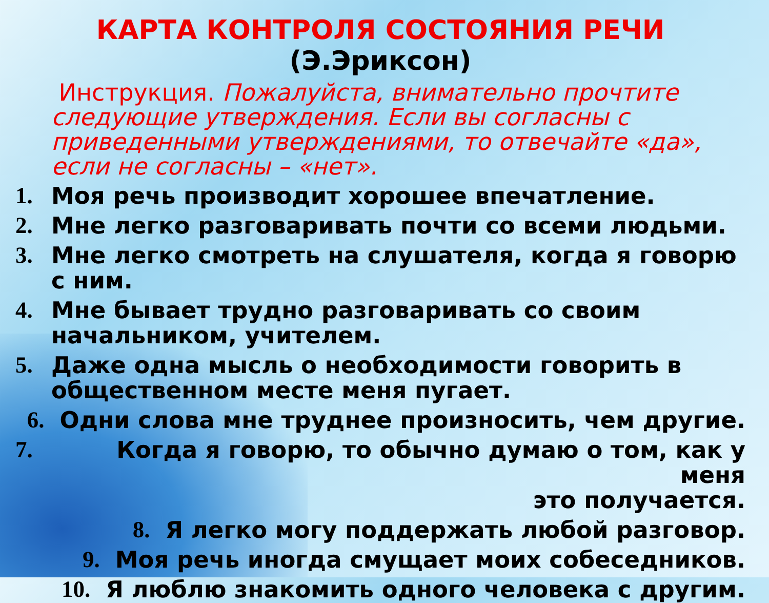КАРТА КОНТРОЛЯ СОСТОЯНИЯ РЕЧИ (Э.Эриксон)
Инструкция. Пожалуйста, внимательно прочтите следующие утверждения. Если вы согласны с приведенными утверждениями, то отвечайте «да», если не согласны – «нет».
1. Моя речь производит хорошее впечатление.
2. Мне легко разговаривать почти со всеми людьми.
3. Мне легко смотреть на слушателя, когда я говорю с ним.
4. Мне бывает трудно разговаривать со своим начальником, учителем.
5. Даже одна мысль о необходимости говорить в общественном месте меня пугает.
6. Одни слова мне труднее произносить, чем другие.
7. Когда я говорю, то обычно думаю о том, как у меня
это получается.
8. Я легко могу поддержать любой разговор.
9. Моя речь иногда смущает моих собеседников.
10. Я люблю знакомить одного человека с другим.